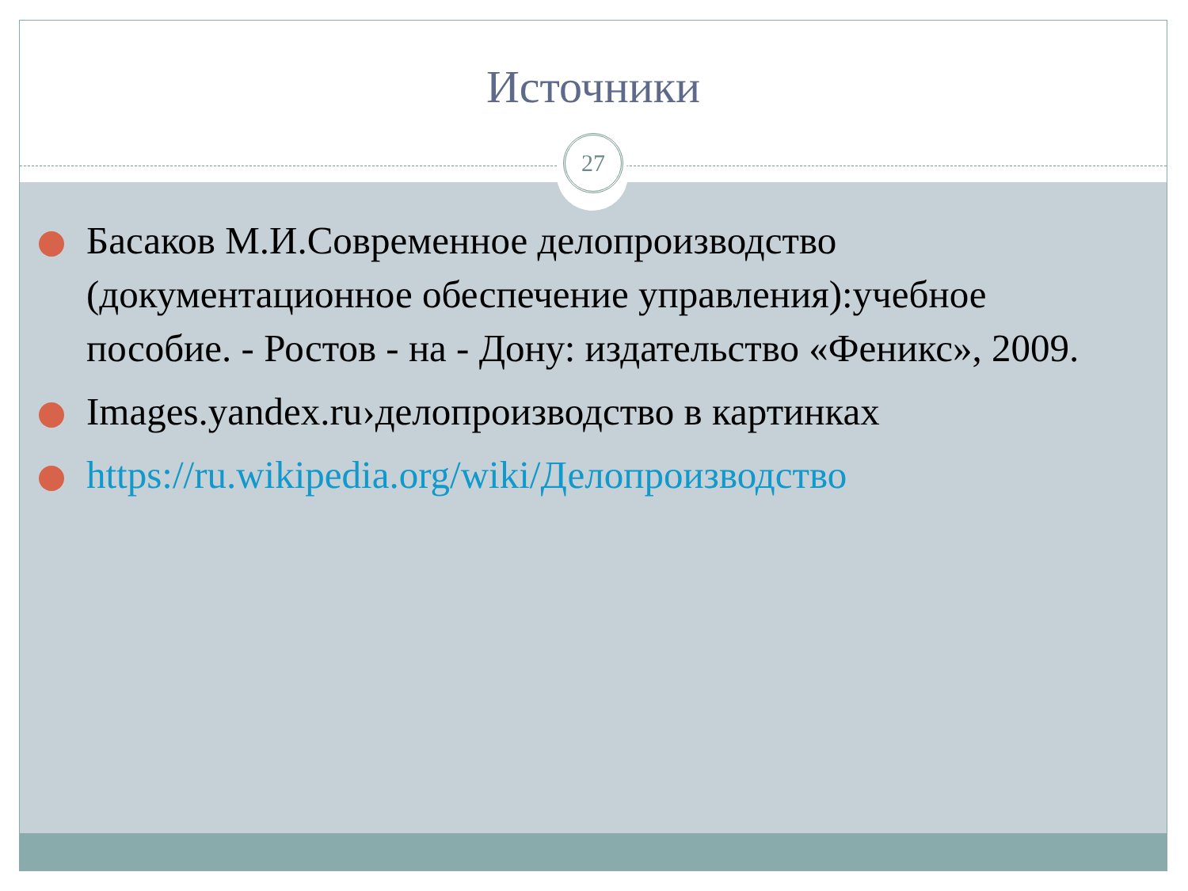Источники
Басаков М.И.Современное делопроизводство (документационное обеспечение управления):учебное пособие. - Ростов - на - Дону: издательство «Феникс», 2009.
Images.yandex.ru›делопроизводство в картинках
https://ru.wikipedia.org/wiki/Делопроизводство
27